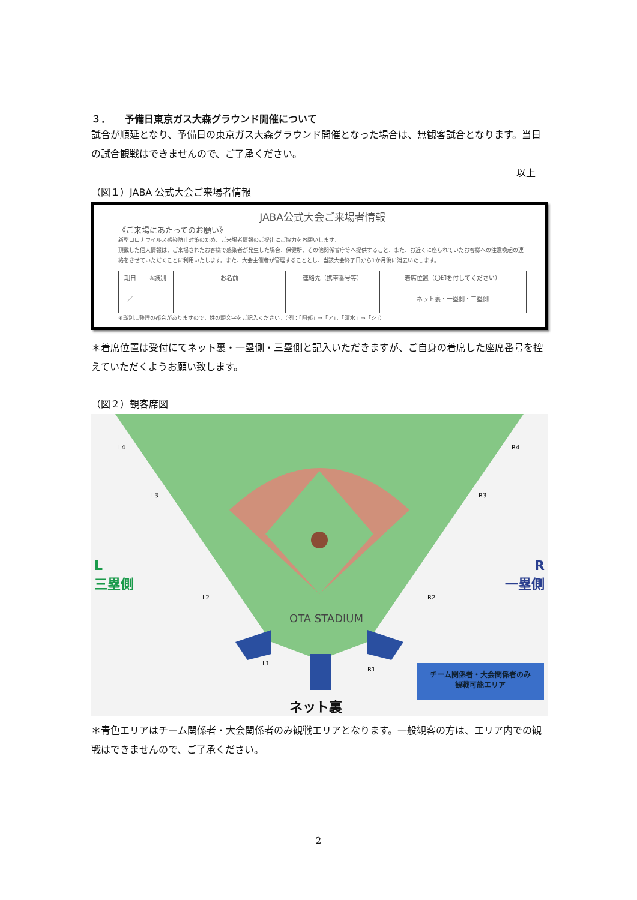３．　　予備日東京ガス大森グラウンド開催について
試合が順延となり、予備日の東京ガス大森グラウンド開催となった場合は、無観客試合となります。当日の試合観戦はできませんので、ご了承ください。
以上
（図１）JABA 公式大会ご来場者情報
JABA公式大会ご来場者情報
《ご来場にあたってのお願い》
新型コロナウイルス感染防止対策のため、ご来場者情報のご提出にご協力をお願いします。
頂戴した個人情報は、ご来場されたお客様で感染者が発生した場合、保健所、その他関係省庁等へ提供すること、また、お近くに座られていたお客様への注意喚起の連絡をさせていただくことに利用いたします。また、大会主催者が管理することとし、当該大会終了日から1か月後に消去いたします。
| 期日 | ※識別 | お名前 | 連絡先（携帯番号等） | 着席位置（〇印を付してください） |
| --- | --- | --- | --- | --- |
| ／ | | | | ネット裏・一塁側・三塁側 |
※識別…整理の都合がありますので、姓の頭文字をご記入ください。（例：「阿部」⇒「ア」、「清水」⇒「シ」）
＊着席位置は受付にてネット裏・一塁側・三塁側と記入いただきますが、ご自身の着席した座席番号を控えていただくようお願い致します。
（図２）観客席図
L
三塁側
R
一塁側
OTA STADIUM
ネット裏
チーム関係者・大会関係者のみ
観戦可能エリア
L4
L3
L2
L1
R1
R2
R3
R4
＊青色エリアはチーム関係者・大会関係者のみ観戦エリアとなります。一般観客の方は、エリア内での観戦はできませんので、ご了承ください。
2